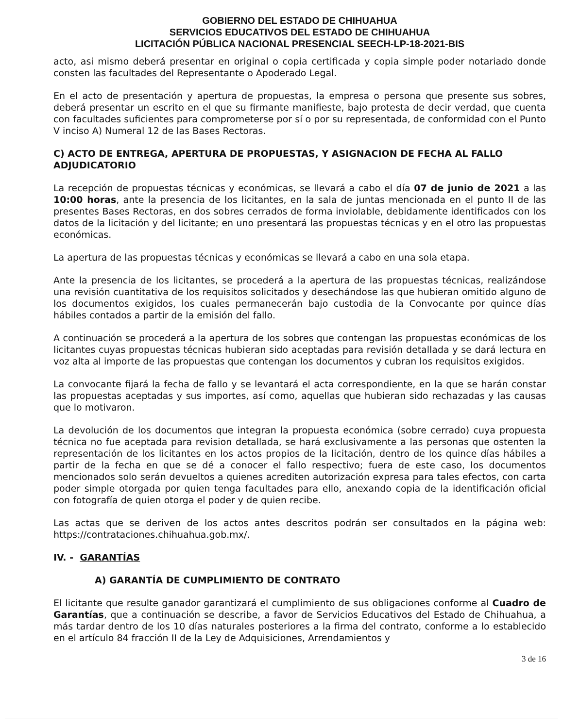GOBIERNO DEL ESTADO DE CHIHUAHUA
SERVICIOS EDUCATIVOS DEL ESTADO DE CHIHUAHUA
LICITACIÓN PÚBLICA NACIONAL PRESENCIAL SEECH-LP-18-2021-BIS
acto, asi mismo deberá presentar en original o copia certificada y copia simple poder notariado donde consten las facultades del Representante o Apoderado Legal.
En el acto de presentación y apertura de propuestas, la empresa o persona que presente sus sobres, deberá presentar un escrito en el que su firmante manifieste, bajo protesta de decir verdad, que cuenta con facultades suficientes para comprometerse por sí o por su representada, de conformidad con el Punto V inciso A) Numeral 12 de las Bases Rectoras.
C) ACTO DE ENTREGA, APERTURA DE PROPUESTAS, Y ASIGNACION DE FECHA AL FALLO ADJUDICATORIO
La recepción de propuestas técnicas y económicas, se llevará a cabo el día 07 de junio de 2021 a las 10:00 horas, ante la presencia de los licitantes, en la sala de juntas mencionada en el punto II de las presentes Bases Rectoras, en dos sobres cerrados de forma inviolable, debidamente identificados con los datos de la licitación y del licitante; en uno presentará las propuestas técnicas y en el otro las propuestas económicas.
La apertura de las propuestas técnicas y económicas se llevará a cabo en una sola etapa.
Ante la presencia de los licitantes, se procederá a la apertura de las propuestas técnicas, realizándose una revisión cuantitativa de los requisitos solicitados y desechándose las que hubieran omitido alguno de los documentos exigidos, los cuales permanecerán bajo custodia de la Convocante por quince días hábiles contados a partir de la emisión del fallo.
A continuación se procederá a la apertura de los sobres que contengan las propuestas económicas de los licitantes cuyas propuestas técnicas hubieran sido aceptadas para revisión detallada y se dará lectura en voz alta al importe de las propuestas que contengan los documentos y cubran los requisitos exigidos.
La convocante fijará la fecha de fallo y se levantará el acta correspondiente, en la que se harán constar las propuestas aceptadas y sus importes, así como, aquellas que hubieran sido rechazadas y las causas que lo motivaron.
La devolución de los documentos que integran la propuesta económica (sobre cerrado) cuya propuesta técnica no fue aceptada para revision detallada, se hará exclusivamente a las personas que ostenten la representación de los licitantes en los actos propios de la licitación, dentro de los quince días hábiles a partir de la fecha en que se dé a conocer el fallo respectivo; fuera de este caso, los documentos mencionados solo serán devueltos a quienes acrediten autorización expresa para tales efectos, con carta poder simple otorgada por quien tenga facultades para ello, anexando copia de la identificación oficial con fotografía de quien otorga el poder y de quien recibe.
Las actas que se deriven de los actos antes descritos podrán ser consultados en la página web: https://contrataciones.chihuahua.gob.mx/.
IV. - GARANTÍAS
A) GARANTÍA DE CUMPLIMIENTO DE CONTRATO
El licitante que resulte ganador garantizará el cumplimiento de sus obligaciones conforme al Cuadro de Garantías, que a continuación se describe, a favor de Servicios Educativos del Estado de Chihuahua, a más tardar dentro de los 10 días naturales posteriores a la firma del contrato, conforme a lo establecido en el artículo 84 fracción II de la Ley de Adquisiciones, Arrendamientos y
3 de 16